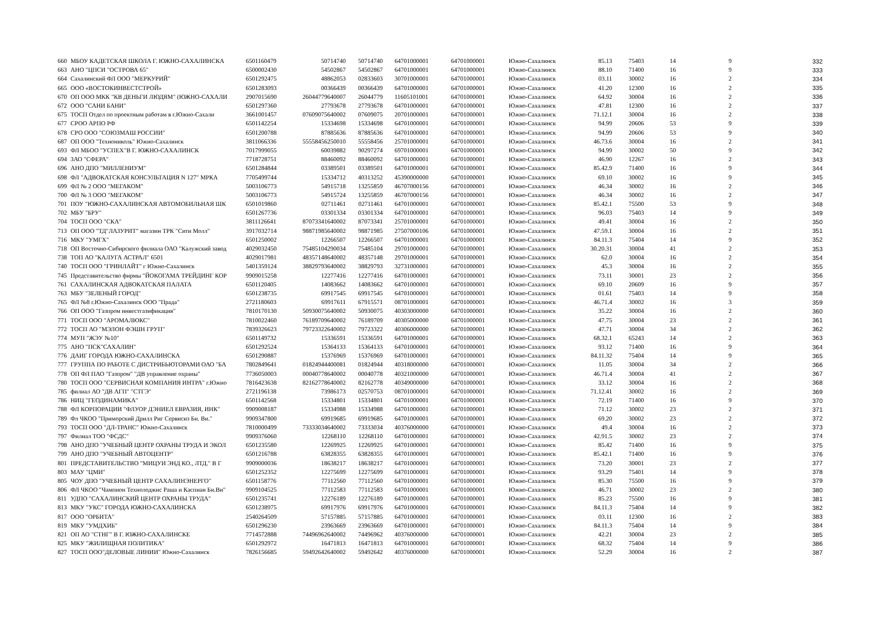| 660 | МБОУ КАДЕТСКАЯ ШКОЛА Г. ЮЖНО-САХАЛИНСКА | 6501160479 | 50714740 | 50714740 | 64701000001 | 64701000001 | Южно-Сахалинск | 85.13 | 75403 | 14 | 9 | 332 |
| 663 | АНО "ЦПСИ "ОСТРОВА 65" | 6500002430 | 54502867 | 54502867 | 64701000001 | 64701000001 | Южно-Сахалинск | 88.10 | 71400 | 16 | 9 | 333 |
| 664 | Сахалинский ФЛ ООО "МЕРКУРИЙ" | 6501292475 | 48862053 | 02833603 | 30701000001 | 64701000001 | Южно-Сахалинск | 03.11 | 30002 | 16 | 2 | 334 |
| 665 | ООО «ВОСТОКИНВЕСТСТРОЙ» | 6501283093 | 00366439 | 00366439 | 64701000001 | 64701000001 | Южно-Сахалинск | 41.20 | 12300 | 16 | 2 | 335 |
| 670 | ОП ООО МКК "КВ ДЕНЬГИ ЛЮДЯМ" (ЮЖНО-САХАЛИ | 2907015690 | 26044779640007 | 26044779 | 11605101001 | 64701000001 | Южно-Сахалинск | 64.92 | 30004 | 16 | 2 | 336 |
| 672 | ООО "САНИ БАНИ" | 6501297360 | 27793678 | 27793678 | 64701000001 | 64701000001 | Южно-Сахалинск | 47.81 | 12300 | 16 | 2 | 337 |
| 675 | ТОСП Отдел по проектным работам в г.Южно-Сахали | 3661001457 | 07609075640002 | 07609075 | 20701000001 | 64701000001 | Южно-Сахалинск | 71.12.1 | 30004 | 16 | 2 | 338 |
| 677 | СРОО АРПО РФ | 6501142254 | 15334698 | 15334698 | 64701000001 | 64701000001 | Южно-Сахалинск | 94.99 | 20606 | 53 | 9 | 339 |
| 678 | СРО ООО "СОЮЗМАШ РОССИИ" | 6501200788 | 87885636 | 87885636 | 64701000001 | 64701000001 | Южно-Сахалинск | 94.99 | 20606 | 53 | 9 | 340 |
| 687 | ОП ООО "Технониколь" Южно-Сахалинск | 3811066336 | 55558456250010 | 55558456 | 25701000001 | 64701000001 | Южно-Сахалинск | 46.73.6 | 30004 | 16 | 2 | 341 |
| 693 | ФЛ МБОО "УСПЕХ"В Г. ЮЖНО-САХАЛИНСК | 7017999055 | 60039882 | 90297274 | 69701000001 | 64701000001 | Южно-Сахалинск | 94.99 | 30002 | 50 | 9 | 342 |
| 694 | ЗАО "СФЕРА" | 7718728751 | 88460092 | 88460092 | 64701000001 | 64701000001 | Южно-Сахалинск | 46.90 | 12267 | 16 | 2 | 343 |
| 696 | АНО ДПО "МИЛЛЕНИУМ" | 6501284844 | 03389501 | 03389501 | 64701000001 | 64701000001 | Южно-Сахалинск | 85.42.9 | 71400 | 16 | 9 | 344 |
| 698 | ФЛ "АДВОКАТСКАЯ КОНСУЛЬТАЦИЯ N 127" МРКА | 7705499744 | 15334712 | 40313252 | 45390000000 | 64701000001 | Южно-Сахалинск | 69.10 | 30002 | 16 | 9 | 345 |
| 699 | ФЛ № 2 ООО "МЕГАКОМ" | 5003106773 | 54915718 | 13255859 | 46707000156 | 64701000001 | Южно-Сахалинск | 46.34 | 30002 | 16 | 2 | 346 |
| 700 | ФЛ № 3 ООО "МЕГАКОМ" | 5003106773 | 54915724 | 13255859 | 46707000156 | 64701000001 | Южно-Сахалинск | 46.34 | 30002 | 16 | 2 | 347 |
| 701 | ПОУ "ЮЖНО-САХАЛИНСКАЯ АВТОМОБИЛЬНАЯ ШК | 6501019860 | 02711461 | 02711461 | 64701000001 | 64701000001 | Южно-Сахалинск | 85.42.1 | 75500 | 53 | 9 | 348 |
| 702 | МБУ "БРУ" | 6501267736 | 03301334 | 03301334 | 64701000001 | 64701000001 | Южно-Сахалинск | 96.03 | 75403 | 14 | 9 | 349 |
| 704 | ТОСП ООО "СКА" | 3811126641 | 87073341640002 | 87073341 | 25701000001 | 64701000001 | Южно-Сахалинск | 49.41 | 30004 | 16 | 2 | 350 |
| 713 | ОП ООО "ТД"ЛАЗУРИТ" магазин ТРК "Сити Молл" | 3917032714 | 98871985640002 | 98871985 | 27507000106 | 64701000001 | Южно-Сахалинск | 47.59.1 | 30004 | 16 | 2 | 351 |
| 716 | МКУ "УМГХ" | 6501250002 | 12266507 | 12266507 | 64701000001 | 64701000001 | Южно-Сахалинск | 84.11.3 | 75404 | 14 | 9 | 352 |
| 718 | ОП Восточно-Сибирского филиала ОАО "Калужский завод | 4029032450 | 75485104290034 | 75485104 | 29701000001 | 64701000001 | Южно-Сахалинск | 30.20.31 | 30004 | 41 | 2 | 353 |
| 738 | ТОП АО "КАЛУГА АСТРАЛ" 6501 | 4029017981 | 48357148640002 | 48357148 | 29701000001 | 64701000001 | Южно-Сахалинск | 62.0 | 30004 | 16 | 2 | 354 |
| 740 | ТОСП ООО "ГРИНЛАЙТ" г Южно-Сахалинск | 5401359124 | 38829793640002 | 38829793 | 32731000001 | 64701000001 | Южно-Сахалинск | 45.3 | 30004 | 16 | 2 | 355 |
| 745 | Представительство фирмы "ЙОКОГАМА ТРЕЙДИНГ КОР | 9909015258 | 12277416 | 12277416 | 64701000001 | 64701000001 | Южно-Сахалинск | 73.11 | 30001 | 23 | 2 | 356 |
| 761 | САХАЛИНСКАЯ АДВОКАТСКАЯ ПАЛАТА | 6501120405 | 14083662 | 14083662 | 64701000001 | 64701000001 | Южно-Сахалинск | 69.10 | 20609 | 16 | 9 | 357 |
| 763 | МБУ "ЗЕЛЕНЫЙ ГОРОД" | 6501238735 | 69917545 | 69917545 | 64701000001 | 64701000001 | Южно-Сахалинск | 01.61 | 75403 | 14 | 9 | 358 |
| 765 | ФЛ №8 г.Южно-Сахалинск ООО "Прада" | 2721180603 | 69917611 | 67915571 | 08701000001 | 64701000001 | Южно-Сахалинск | 46.71.4 | 30002 | 16 | 3 | 359 |
| 766 | ОП ООО "Газпром инвестгазификация" | 7810170130 | 50930075640002 | 50930075 | 40303000000 | 64701000001 | Южно-Сахалинск | 35.22 | 30004 | 16 | 2 | 360 |
| 771 | ТОСП ООО "АРОМАЛЮКС" | 7810022460 | 76189709640002 | 76189709 | 40305000000 | 64701000001 | Южно-Сахалинск | 47.75 | 30004 | 23 | 2 | 361 |
| 772 | ТОСП АО "МЭЛОН ФЭШН ГРУП" | 7839326623 | 79723322640002 | 79723322 | 40306000000 | 64701000001 | Южно-Сахалинск | 47.71 | 30004 | 34 | 2 | 362 |
| 774 | МУП "ЖЭУ №10" | 6501149732 | 15336591 | 15336591 | 64701000001 | 64701000001 | Южно-Сахалинск | 68.32.1 | 65243 | 14 | 2 | 363 |
| 775 | АНО "ПСК"САХАЛИН" | 6501292524 | 15364133 | 15364133 | 64701000001 | 64701000001 | Южно-Сахалинск | 93.12 | 71400 | 16 | 9 | 364 |
| 776 | ДАИГ ГОРОДА ЮЖНО-САХАЛИНСКА | 6501290887 | 15376969 | 15376969 | 64701000001 | 64701000001 | Южно-Сахалинск | 84.11.32 | 75404 | 14 | 9 | 365 |
| 777 | ГРУППА ПО РАБОТЕ С ДИСТРИБЬЮТОРАМИ ОАО "БА | 7802849641 | 01824944400081 | 01824944 | 40318000000 | 64701000001 | Южно-Сахалинск | 11.05 | 30004 | 34 | 2 | 366 |
| 778 | ОП ФЛ ПАО "Газпром" "ДВ управление охраны" | 7736050003 | 00040778640002 | 00040778 | 40321000000 | 64701000001 | Южно-Сахалинск | 46.71.4 | 30004 | 41 | 2 | 367 |
| 780 | ТОСП ООО "СЕРВИСНАЯ КОМПАНИЯ ИНТРА" г.Южно | 7816423638 | 82162778640002 | 82162778 | 40349000000 | 64701000001 | Южно-Сахалинск | 33.12 | 30004 | 16 | 2 | 368 |
| 785 | филиал АО "ДВ АГП" "СТГЭ" | 2721196138 | 73986173 | 02570753 | 08701000001 | 64701000001 | Южно-Сахалинск | 71.12.41 | 30002 | 16 | 2 | 369 |
| 786 | НИЦ "ГЕОДИНАМИКА" | 6501142568 | 15334801 | 15334801 | 64701000001 | 64701000001 | Южно-Сахалинск | 72.19 | 71400 | 16 | 9 | 370 |
| 788 | ФЛ КОРПОРАЦИИ "ФЛУОР ДЭНИЕЛ ЕВРАЗИЯ, ИНК" | 9909008187 | 15334988 | 15334988 | 64701000001 | 64701000001 | Южно-Сахалинск | 71.12 | 30002 | 23 | 2 | 371 |
| 789 | Фл ЧКОО "Приморский Дрилл Риг Сервисиз Би. Ви." | 9909347800 | 69919685 | 69919685 | 64701000001 | 64701000001 | Южно-Сахалинск | 69.20 | 30002 | 23 | 2 | 372 |
| 793 | ТОСП ООО "ДЛ-ТРАНС" Южно-Сахалинск | 7810000499 | 73333034640002 | 73333034 | 40376000000 | 64701000001 | Южно-Сахалинск | 49.4 | 30004 | 16 | 2 | 373 |
| 797 | Филиал ТОО "ФСДС" | 9909376060 | 12268110 | 12268110 | 64701000001 | 64701000001 | Южно-Сахалинск | 42.91.5 | 30002 | 23 | 2 | 374 |
| 798 | АНО ДПО "УЧЕБНЫЙ ЦЕНТР ОХРАНЫ ТРУДА И ЭКОЛ | 6501235580 | 12269925 | 12269925 | 64701000001 | 64701000001 | Южно-Сахалинск | 85.42 | 71400 | 16 | 9 | 375 |
| 799 | АНО ДПО "УЧЕБНЫЙ АВТОЦЕНТР" | 6501216788 | 63828355 | 63828355 | 64701000001 | 64701000001 | Южно-Сахалинск | 85.42.1 | 71400 | 16 | 9 | 376 |
| 801 | ПРЕДСТАВИТЕЛЬСТВО "МИЦУИ ЭНД КО., ЛТД." В Г | 9909000036 | 18638217 | 18638217 | 64701000001 | 64701000001 | Южно-Сахалинск | 73.20 | 30001 | 23 | 2 | 377 |
| 803 | МАУ "ЦМИ" | 6501252352 | 12275699 | 12275699 | 64701000001 | 64701000001 | Южно-Сахалинск | 93.29 | 75401 | 14 | 9 | 378 |
| 805 | ЧОУ ДПО "УЧЕБНЫЙ ЦЕНТР САХАЛИНЭНЕРГО" | 6501158776 | 77112560 | 77112560 | 64701000001 | 64701000001 | Южно-Сахалинск | 85.30 | 75500 | 16 | 9 | 379 |
| 806 | ФЛ ЧКОО "Чампион Технолоджис Раша и Каспиан Би.Ви" | 9909104525 | 77112583 | 77112583 | 64701000001 | 64701000001 | Южно-Сахалинск | 46.71 | 30002 | 23 | 2 | 380 |
| 811 | УДПО "САХАЛИНСКИЙ ЦЕНТР ОХРАНЫ ТРУДА" | 6501235741 | 12276189 | 12276189 | 64701000001 | 64701000001 | Южно-Сахалинск | 85.23 | 75500 | 16 | 9 | 381 |
| 813 | МКУ "УКС" ГОРОДА ЮЖНО-САХАЛИНСКА | 6501238975 | 69917976 | 69917976 | 64701000001 | 64701000001 | Южно-Сахалинск | 84.11.3 | 75404 | 14 | 9 | 382 |
| 817 | ООО "ОРБИТА" | 2540264509 | 57157885 | 57157885 | 64701000001 | 64701000001 | Южно-Сахалинск | 03.11 | 12300 | 16 | 2 | 383 |
| 819 | МКУ "УМДХИБ" | 6501296230 | 23963669 | 23963669 | 64701000001 | 64701000001 | Южно-Сахалинск | 84.11.3 | 75404 | 14 | 9 | 384 |
| 821 | ОП АО "СТНГ" В Г. ЮЖНО-САХАЛИНСКЕ | 7714572888 | 74496962640002 | 74496962 | 40376000000 | 64701000001 | Южно-Сахалинск | 42.21 | 30004 | 23 | 2 | 385 |
| 825 | МКУ "ЖИЛИЩНАЯ ПОЛИТИКА" | 6501292972 | 16471813 | 16471813 | 64701000001 | 64701000001 | Южно-Сахалинск | 68.32 | 75404 | 14 | 9 | 386 |
| 827 | ТОСП ООО"ДЕЛОВЫЕ ЛИНИИ" Южно-Сахалинск | 7826156685 | 59492642640002 | 59492642 | 40376000000 | 64701000001 | Южно-Сахалинск | 52.29 | 30004 | 16 | 2 | 387 |